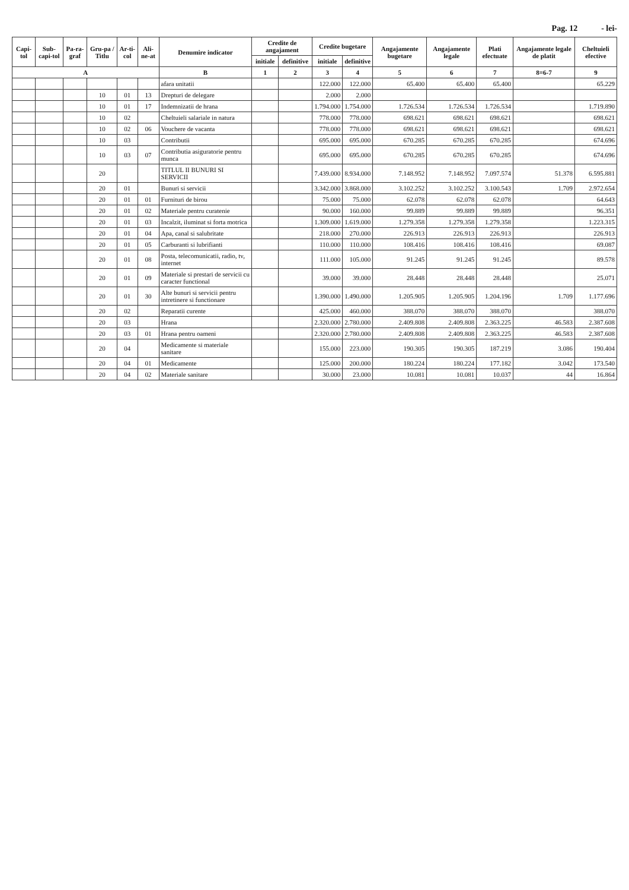Pag. 12 - lei-
| Capi-tol | Sub-capi-tol | Pa-ra-graf | Gru-pa / Titlu | Ar-ti-col | Ali-ne-at | Denumire indicator | Credite de angajament | | Credite bugetare | | Angajamente bugetare | Angajamente legale | Plati efectuate | Angajamente legale de platit | Cheltuieli efective |
| --- | --- | --- | --- | --- | --- | --- | --- | --- | --- | --- | --- | --- | --- | --- | --- |
| | | | | | | | initiale | definitive | initiale | definitive | | | | | |
| A | | | | | | B | 1 | 2 | 3 | 4 | 5 | 6 | 7 | 8=6-7 | 9 |
| | | | | | | afara unitatii | | | 122.000 | 122.000 | 65.400 | 65.400 | 65.400 | | 65.229 |
| | | | 10 | 01 | 13 | Drepturi de delegare | | | 2.000 | 2.000 | | | | | |
| | | | 10 | 01 | 17 | Indemnizatii de hrana | | | 1.794.000 | 1.754.000 | 1.726.534 | 1.726.534 | 1.726.534 | | 1.719.890 |
| | | | 10 | 02 | | Cheltuieli salariale in natura | | | 778.000 | 778.000 | 698.621 | 698.621 | 698.621 | | 698.621 |
| | | | 10 | 02 | 06 | Vouchere de vacanta | | | 778.000 | 778.000 | 698.621 | 698.621 | 698.621 | | 698.621 |
| | | | 10 | 03 | | Contributii | | | 695.000 | 695.000 | 670.285 | 670.285 | 670.285 | | 674.696 |
| | | | 10 | 03 | 07 | Contributia asiguratorie pentru munca | | | 695.000 | 695.000 | 670.285 | 670.285 | 670.285 | | 674.696 |
| | | | 20 | | | TITLUL II BUNURI SI SERVICII | | | 7.439.000 | 8.934.000 | 7.148.952 | 7.148.952 | 7.097.574 | 51.378 | 6.595.881 |
| | | | 20 | 01 | | Bunuri si servicii | | | 3.342.000 | 3.868.000 | 3.102.252 | 3.102.252 | 3.100.543 | 1.709 | 2.972.654 |
| | | | 20 | 01 | 01 | Furnituri de birou | | | 75.000 | 75.000 | 62.078 | 62.078 | 62.078 | | 64.643 |
| | | | 20 | 01 | 02 | Materiale pentru curatenie | | | 90.000 | 160.000 | 99.889 | 99.889 | 99.889 | | 96.351 |
| | | | 20 | 01 | 03 | Incalzit, iluminat si forta motrica | | | 1.309.000 | 1.619.000 | 1.279.358 | 1.279.358 | 1.279.358 | | 1.223.315 |
| | | | 20 | 01 | 04 | Apa, canal si salubritate | | | 218.000 | 270.000 | 226.913 | 226.913 | 226.913 | | 226.913 |
| | | | 20 | 01 | 05 | Carburanti si lubrifianti | | | 110.000 | 110.000 | 108.416 | 108.416 | 108.416 | | 69.087 |
| | | | 20 | 01 | 08 | Posta, telecomunicatii, radio, tv, internet | | | 111.000 | 105.000 | 91.245 | 91.245 | 91.245 | | 89.578 |
| | | | 20 | 01 | 09 | Materiale si prestari de servicii cu caracter functional | | | 39.000 | 39.000 | 28.448 | 28.448 | 28.448 | | 25.071 |
| | | | 20 | 01 | 30 | Alte bunuri si servicii pentru intretinere si functionare | | | 1.390.000 | 1.490.000 | 1.205.905 | 1.205.905 | 1.204.196 | 1.709 | 1.177.696 |
| | | | 20 | 02 | | Reparatii curente | | | 425.000 | 460.000 | 388.070 | 388.070 | 388.070 | | 388.070 |
| | | | 20 | 03 | | Hrana | | | 2.320.000 | 2.780.000 | 2.409.808 | 2.409.808 | 2.363.225 | 46.583 | 2.387.608 |
| | | | 20 | 03 | 01 | Hrana pentru oameni | | | 2.320.000 | 2.780.000 | 2.409.808 | 2.409.808 | 2.363.225 | 46.583 | 2.387.608 |
| | | | 20 | 04 | | Medicamente si materiale sanitare | | | 155.000 | 223.000 | 190.305 | 190.305 | 187.219 | 3.086 | 190.404 |
| | | | 20 | 04 | 01 | Medicamente | | | 125.000 | 200.000 | 180.224 | 180.224 | 177.182 | 3.042 | 173.540 |
| | | | 20 | 04 | 02 | Materiale sanitare | | | 30.000 | 23.000 | 10.081 | 10.081 | 10.037 | 44 | 16.864 |